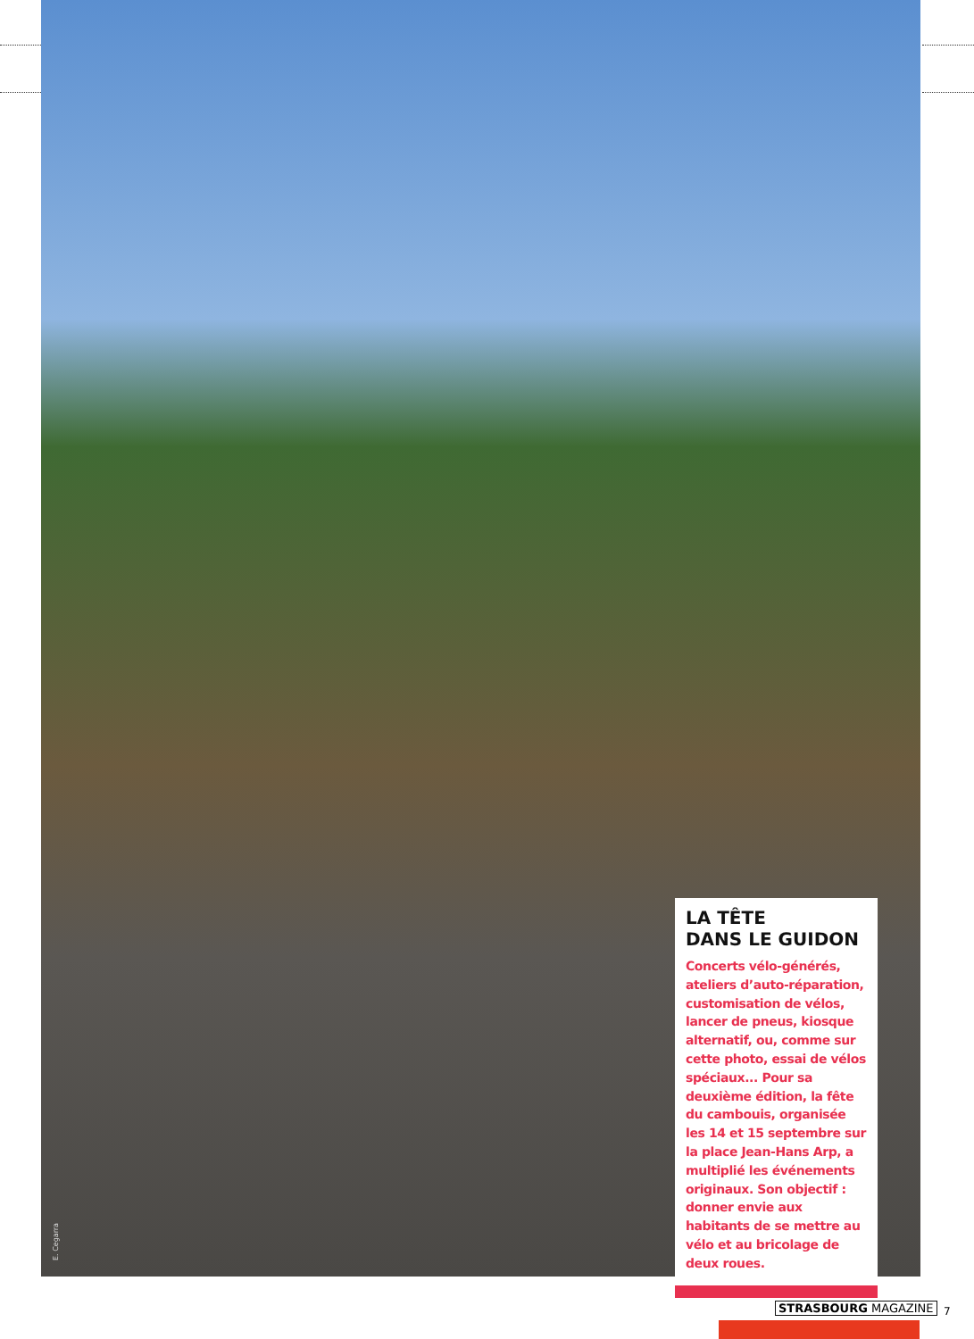E. Cegarra
LA TÊTE
DANS LE GUIDON
Concerts vélo-générés, ateliers d’auto-réparation, customisation de vélos, lancer de pneus, kiosque alternatif, ou, comme sur cette photo, essai de vélos spéciaux... Pour sa deuxième édition, la fête du cambouis, organisée les 14 et 15 septembre sur la place Jean-Hans Arp, a multiplié les événements originaux. Son objectif : donner envie aux habitants de se mettre au vélo et au bricolage de deux roues.
STRASBOURG MAGAZINE 7